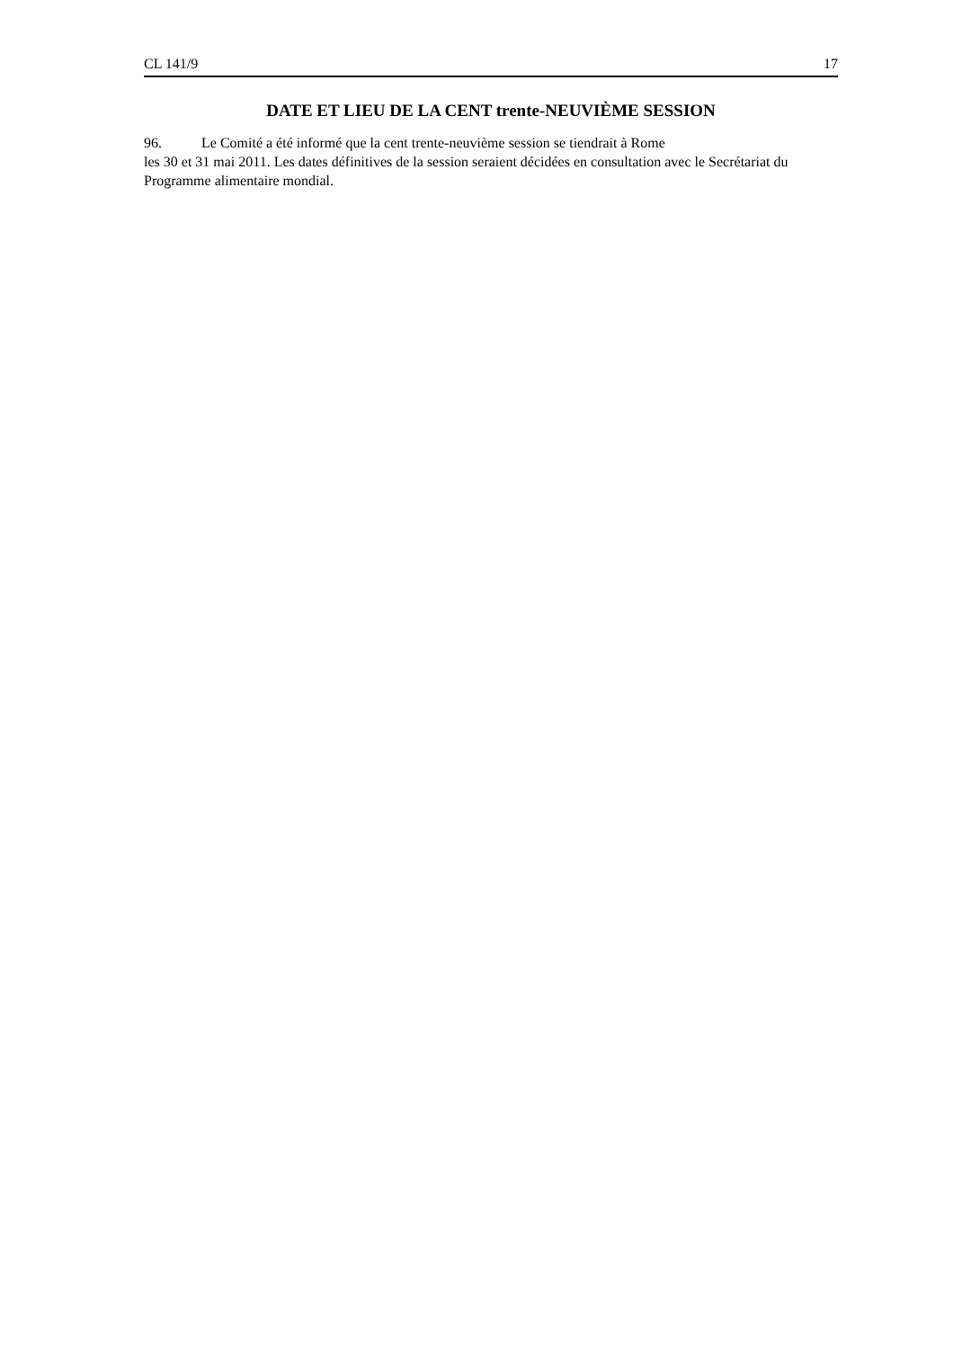CL 141/9 17
DATE ET LIEU DE LA CENT trente-NEUVIÈME SESSION
96. Le Comité a été informé que la cent trente-neuvième session se tiendrait à Rome
les 30 et 31 mai 2011. Les dates définitives de la session seraient décidées en consultation avec le Secrétariat du Programme alimentaire mondial.